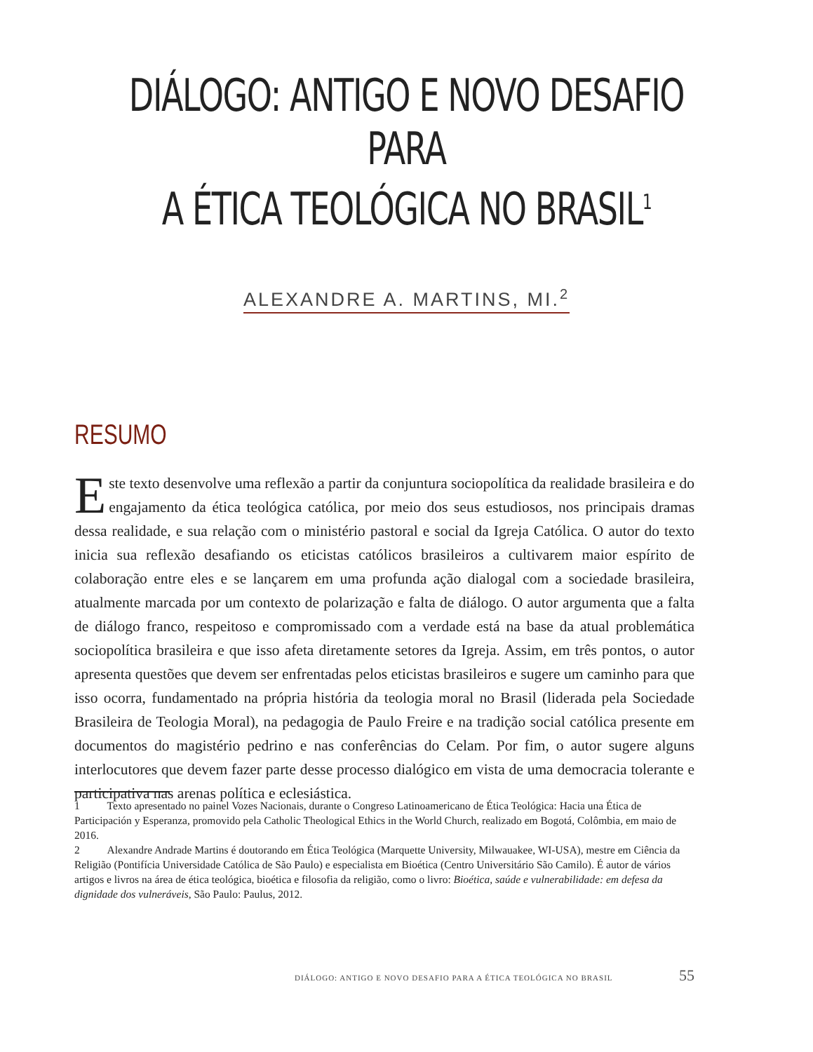DIÁLOGO: ANTIGO E NOVO DESAFIO PARA
A ÉTICA TEOLÓGICA NO BRASIL<sup>1</sup>
ALEXANDRE A. MARTINS, MI.<sup>2</sup>
RESUMO
Este texto desenvolve uma reflexão a partir da conjuntura sociopolítica da realidade brasileira e do engajamento da ética teológica católica, por meio dos seus estudiosos, nos principais dramas dessa realidade, e sua relação com o ministério pastoral e social da Igreja Católica. O autor do texto inicia sua reflexão desafiando os eticistas católicos brasileiros a cultivarem maior espírito de colaboração entre eles e se lançarem em uma profunda ação dialogal com a sociedade brasileira, atualmente marcada por um contexto de polarização e falta de diálogo. O autor argumenta que a falta de diálogo franco, respeitoso e compromissado com a verdade está na base da atual problemática sociopolítica brasileira e que isso afeta diretamente setores da Igreja. Assim, em três pontos, o autor apresenta questões que devem ser enfrentadas pelos eticistas brasileiros e sugere um caminho para que isso ocorra, fundamentado na própria história da teologia moral no Brasil (liderada pela Sociedade Brasileira de Teologia Moral), na pedagogia de Paulo Freire e na tradição social católica presente em documentos do magistério pedrino e nas conferências do Celam. Por fim, o autor sugere alguns interlocutores que devem fazer parte desse processo dialógico em vista de uma democracia tolerante e participativa nas arenas política e eclesiástica.
1 Texto apresentado no painel Vozes Nacionais, durante o Congreso Latinoamericano de Ética Teológica: Hacia una Ética de Participación y Esperanza, promovido pela Catholic Theological Ethics in the World Church, realizado em Bogotá, Colômbia, em maio de 2016.
2 Alexandre Andrade Martins é doutorando em Ética Teológica (Marquette University, Milwauakee, WI-USA), mestre em Ciência da Religião (Pontifícia Universidade Católica de São Paulo) e especialista em Bioética (Centro Universitário São Camilo). É autor de vários artigos e livros na área de ética teológica, bioética e filosofia da religião, como o livro: Bioética, saúde e vulnerabilidade: em defesa da dignidade dos vulneráveis, São Paulo: Paulus, 2012.
DIÁLOGO: ANTIGO E NOVO DESAFIO PARA A ÉTICA TEOLÓGICA NO BRASIL 55